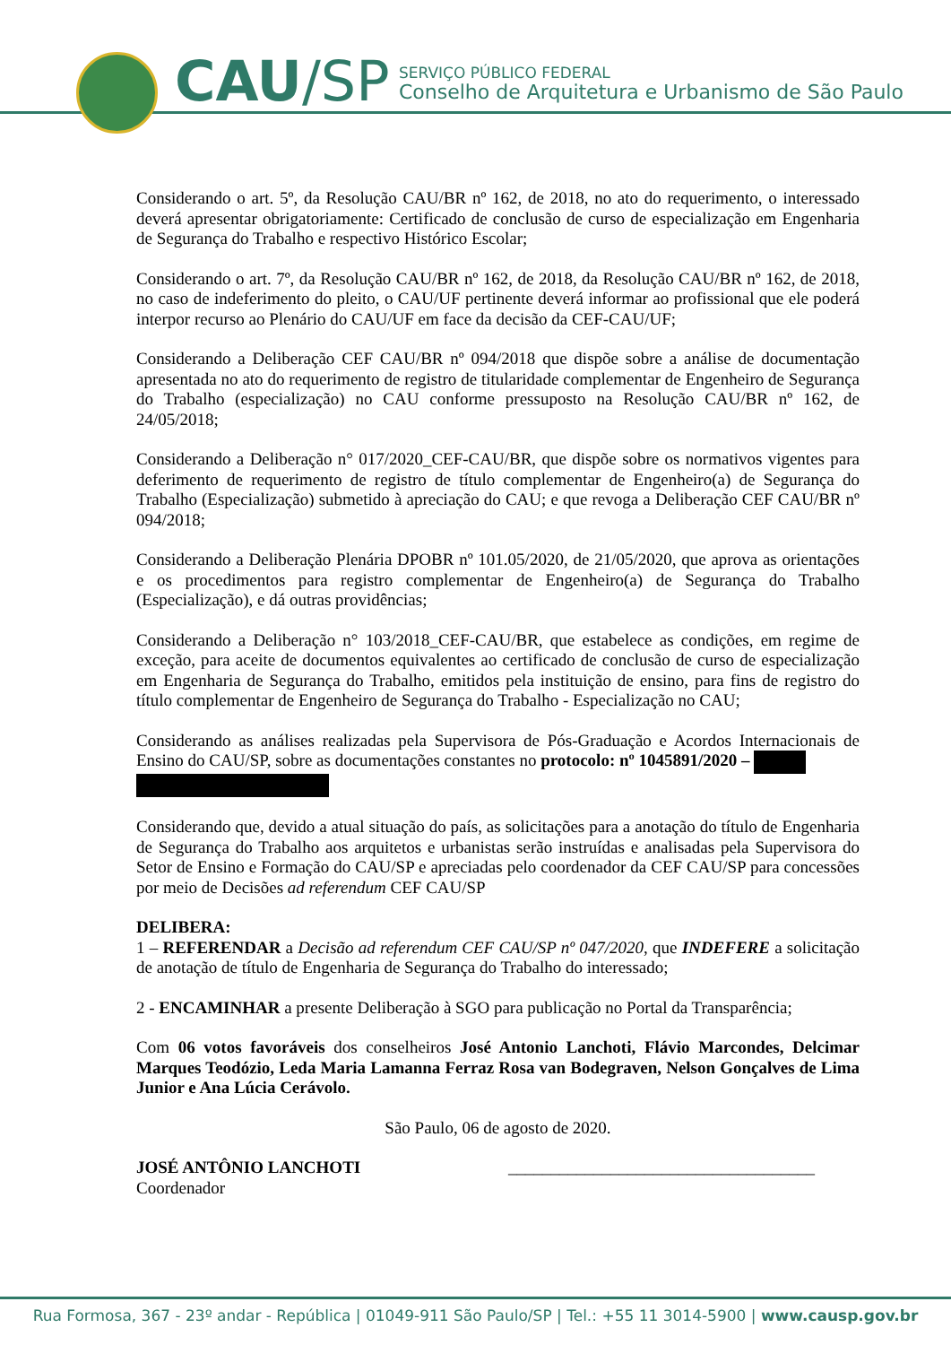CAU/SP
SERVIÇO PÚBLICO FEDERAL
Conselho de Arquitetura e Urbanismo de São Paulo
Considerando o art. 5º, da Resolução CAU/BR nº 162, de 2018, no ato do requerimento, o interessado deverá apresentar obrigatoriamente: Certificado de conclusão de curso de especialização em Engenharia de Segurança do Trabalho e respectivo Histórico Escolar;
Considerando o art. 7º, da Resolução CAU/BR nº 162, de 2018, da Resolução CAU/BR nº 162, de 2018, no caso de indeferimento do pleito, o CAU/UF pertinente deverá informar ao profissional que ele poderá interpor recurso ao Plenário do CAU/UF em face da decisão da CEF-CAU/UF;
Considerando a Deliberação CEF CAU/BR nº 094/2018 que dispõe sobre a análise de documentação apresentada no ato do requerimento de registro de titularidade complementar de Engenheiro de Segurança do Trabalho (especialização) no CAU conforme pressuposto na Resolução CAU/BR nº 162, de 24/05/2018;
Considerando a Deliberação n° 017/2020_CEF-CAU/BR, que dispõe sobre os normativos vigentes para deferimento de requerimento de registro de título complementar de Engenheiro(a) de Segurança do Trabalho (Especialização) submetido à apreciação do CAU; e que revoga a Deliberação CEF CAU/BR nº 094/2018;
Considerando a Deliberação Plenária DPOBR nº 101.05/2020, de 21/05/2020, que aprova as orientações e os procedimentos para registro complementar de Engenheiro(a) de Segurança do Trabalho (Especialização), e dá outras providências;
Considerando a Deliberação n° 103/2018_CEF-CAU/BR, que estabelece as condições, em regime de exceção, para aceite de documentos equivalentes ao certificado de conclusão de curso de especialização em Engenharia de Segurança do Trabalho, emitidos pela instituição de ensino, para fins de registro do título complementar de Engenheiro de Segurança do Trabalho - Especialização no CAU;
Considerando as análises realizadas pela Supervisora de Pós-Graduação e Acordos Internacionais de Ensino do CAU/SP, sobre as documentações constantes no protocolo: nº 1045891/2020 –
Considerando que, devido a atual situação do país, as solicitações para a anotação do título de Engenharia de Segurança do Trabalho aos arquitetos e urbanistas serão instruídas e analisadas pela Supervisora do Setor de Ensino e Formação do CAU/SP e apreciadas pelo coordenador da CEF CAU/SP para concessões por meio de Decisões ad referendum CEF CAU/SP
DELIBERA:
1 – REFERENDAR a Decisão ad referendum CEF CAU/SP nº 047/2020, que INDEFERE a solicitação de anotação de título de Engenharia de Segurança do Trabalho do interessado;
2 - ENCAMINHAR a presente Deliberação à SGO para publicação no Portal da Transparência;
Com 06 votos favoráveis dos conselheiros José Antonio Lanchoti, Flávio Marcondes, Delcimar Marques Teodózio, Leda Maria Lamanna Ferraz Rosa van Bodegraven, Nelson Gonçalves de Lima Junior e Ana Lúcia Cerávolo.
São Paulo, 06 de agosto de 2020.
JOSÉ ANTÔNIO LANCHOTI
Coordenador
____________________________________
Rua Formosa, 367 - 23º andar - República | 01049-911 São Paulo/SP | Tel.: +55 11 3014-5900 | www.causp.gov.br